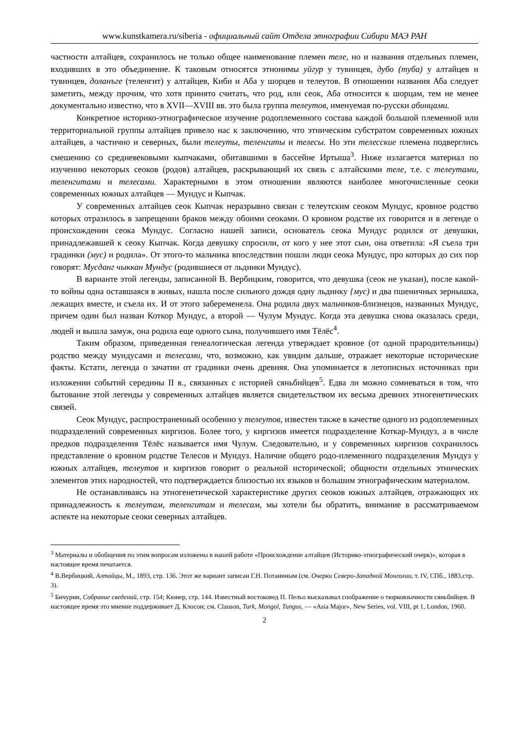www.kunstkamera.ru/siberia - официальный сайт Отдела этнографии Сибири МАЭ РАН
частности алтайцев, сохранилось не только общее наименование племен теле, но и названия отдельных племен, входивших в это объединение. К таковым относятся этнонимы уйгур у тувинцев, дубо (туба) у алтайцев и тувинцев, доланъге (теленгит) у алтайцев, Киби и Аба у шорцев и телеутов. В отношении названия Аба следует заметить, между прочим, что хотя принято считать, что род, или сеок, Аба относится к шорцам, тем не менее документально известно, что в XVII—XVIII вв. это была группа телеутов, именуемая по-русски абинцами.
Конкретное историко-этнографическое изучение родоплеменного состава каждой большой племенной или территориальной группы алтайцев привело нас к заключению, что этническим субстратом современных южных алтайцев, а частично и северных, были телеуты, теленгиты и телесы. Но эти телесские племена подверглись смешению со средневековыми кыпчаками, обитавшими в бассейне Иртыша<sup>3</sup>. Ниже излагается материал по изучению некоторых сеоков (родов) алтайцев, раскрывающий их связь с алтайскими теле, т.е. с телеутами, теленгитами и телесами. Характерными в этом отношении являются наиболее многочисленные сеоки современных южных алтайцев — Мундус и Кыпчак.
У современных алтайцев сеок Кыпчак неразрывно связан с телеутским сеоком Мундус, кровное родство которых отразилось в запрещении браков между обоими сеоками. О кровном родстве их говорится и в легенде о происхождении сеока Мундус. Согласно нашей записи, основатель сеока Мундус родился от девушки, принадлежавшей к сеоку Кыпчак. Когда девушку спросили, от кого у нее этот сын, она ответила: «Я съела три градинки (мус) и родила». От этого-то мальчика впоследствии пошли люди сеока Мундус, про которых до сих пор говорят: Мусданг чыккан Мундус (родившиеся от льдинки Мундус).
В варианте этой легенды, записанной В. Вербицким, говорится, что девушка (сеок не указан), после какой-то войны одна оставшаяся в живых, нашла после сильного дождя одну льдинку {мус) и два пшеничных зернышка, лежащих вместе, и съела их. И от этого забеременела. Она родила двух мальчиков-близнецов, названных Мундус, причем один был назван Коткор Мундус, а второй — Чулум Мундус. Когда эта девушка снова оказалась среди, людей и вышла замуж, она родила еще одного сына, получившего имя Тёлёс<sup>4</sup>.
Таким образом, приведенная генеалогическая легенда утверждает кровное (от одной прародительницы) родство между мундусами и телесами, что, возможно, как увидим дальше, отражает некоторые исторические факты. Кстати, легенда о зачатии от градинки очень древняя. Она упоминается в летописных источниках при изложении событий середины II в., связанных с историей сяньбийцев<sup>5</sup>. Едва ли можно сомневаться в том, что бытование этой легенды у современных алтайцев является свидетельством их весьма древних этногенетических связей.
Сеок Мундус, распространенный особенно у телеутов, известен также в качестве одного из родоплеменных подразделений современных киргизов. Более того, у киргизов имеется подразделение Коткар-Мундуз, а в числе предков подразделения Тёлёс называется имя Чулум. Следовательно, и у современных киргизов сохранилось представление о кровном родстве Телесов и Мундуз. Наличие общего родо-племенного подразделения Мундуз у южных алтайцев, телеутов и киргизов говорит о реальной исторической; общности отдельных этнических элементов этих народностей, что подтверждается близостью их языков и большим этнографическим материалом.
Не останавливаясь на этногенетической характеристике других сеоков южных алтайцев, отражающих их принадлежность к телеутам, теленгитам и телесам, мы хотели бы обратить, внимание в рассматриваемом аспекте на некоторые сеоки северных алтайцев.
<sup>3</sup> Материалы и обобщения по этим вопросам изложены в нашей работе «Происхождение алтайцев (Историко-этнографический очерк)», которая в настоящее время печатается.
<sup>4</sup> В.Вербицкий, Алтайцы, М., 1893, стр. 136. Этот же вариант записан Г.Н. Потаниным (см. Очерки Северо-Западной Монголии, т. IV, СПб., 1883,стр. 3).
<sup>5</sup> Бичурин, Собрание сведений, стр. 154; Кюнер, стр. 144. Известный востоковед П. Пельо высказывал соображение о тюркоязычности сяньбийцев. В настоящее время это мнение поддерживает Д. Клосон; см. Clauson, Turk, Mongol, Tungus, — «Asia Major», New Series, vol. VIII, pt 1, London, 1960.
2